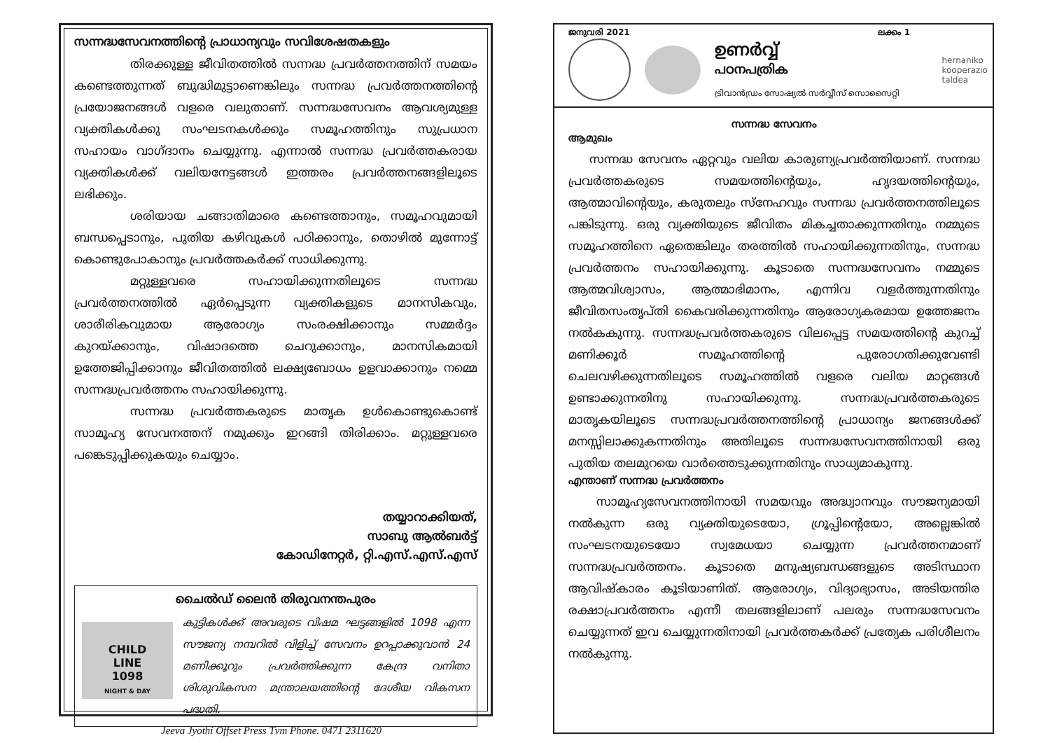സന്നദ്ധസേവനത്തിന്റെ പ്രാധാന്യവും സവിശേഷതകളും
തിരക്കുള്ള ജീവിതത്തിൽ സന്നദ്ധ പ്രവർത്തനത്തിന് സമയം കണ്ടെത്തുന്നത് ബുദ്ധിമുട്ടാണെങ്കിലും സന്നദ്ധ പ്രവർത്തനത്തിന്റെ പ്രയോജനങ്ങൾ വളരെ വലുതാണ്. സന്നദ്ധസേവനം ആവശ്യമുള്ള വ്യക്തികൾക്കു സംഘടനകൾക്കും സമൂഹത്തിനും സുപ്രധാന സഹായം വാഗ്ദാനം ചെയ്യുന്നു. എന്നാൽ സന്നദ്ധ പ്രവർത്തകരായ വ്യക്തികൾക്ക് വലിയനേട്ടങ്ങൾ ഇത്തരം പ്രവർത്തനങ്ങളിലൂടെ ലഭിക്കും.
ശരിയായ ചങ്ങാതിമാരെ കണ്ടെത്താനും, സമൂഹവുമായി ബന്ധപ്പെടാനും, പുതിയ കഴിവുകൾ പഠിക്കാനും, തൊഴിൽ മുന്നോട്ട് കൊണ്ടുപോകാനും പ്രവർത്തകർക്ക് സാധിക്കുന്നു.
മറ്റുള്ളവരെ സഹായിക്കുന്നതിലൂടെ സന്നദ്ധ പ്രവർത്തനത്തിൽ ഏർപ്പെടുന്ന വ്യക്തികളുടെ മാനസികവും, ശാരീരികവുമായ ആരോഗ്യം സംരക്ഷിക്കാനും സമ്മർദ്ദം കുറയ്ക്കാനും, വിഷാദത്തെ ചെറുക്കാനും, മാനസികമായി ഉത്തേജിപ്പിക്കാനും ജീവിതത്തിൽ ലക്ഷ്യബോധം ഉളവാക്കാനും നമ്മെ സന്നദ്ധപ്രവർത്തനം സഹായിക്കുന്നു.
സന്നദ്ധ പ്രവർത്തകരുടെ മാതൃക ഉൾകൊണ്ടുകൊണ്ട് സാമൂഹ്യ സേവനത്തന് നമുക്കും ഇറങ്ങി തിരിക്കാം. മറ്റുള്ളവരെ പങ്കെടുപ്പിക്കുകയും ചെയ്യാം.
തയ്യാറാക്കിയത്,
സാബു ആൽബർട്ട്
കോഡിനേറ്റർ, റ്റി.എസ്.എസ്.എസ്
ചൈൽഡ് ലൈൻ തിരുവനന്തപുരം
CHILD
LINE
1098
NIGHT & DAY
കുട്ടികൾക്ക് അവരുടെ വിഷമ ഘട്ടങ്ങളിൽ 1098 എന്ന സൗജന്യ നമ്പറിൽ വിളിച്ച് സേവനം ഉറപ്പാക്കുവാൻ 24 മണിക്കൂറും പ്രവർത്തിക്കുന്ന കേന്ദ്ര വനിതാ ശിശുവികസന മന്ത്രാലയത്തിന്റെ ദേശീയ വികസന പദ്ധതി.
Jeeva Jyothi Offset Press Tvm Phone. 0471 2311620
ജനുവരി 2021 ലക്കം 1
ഉണർവ്വ്
പഠനപത്രിക
ട്രിവാൻഡ്രം സോഷ്യൽ സർവ്വീസ് സൊസൈറ്റി
hernaniko
kooperazio
taldea
സന്നദ്ധ സേവനം
ആമുഖം
സന്നദ്ധ സേവനം ഏറ്റവും വലിയ കാരുണ്യപ്രവർത്തിയാണ്. സന്നദ്ധ പ്രവർത്തകരുടെ സമയത്തിന്റെയും, ഹൃദയത്തിന്റെയും, ആത്മാവിന്റെയും, കരുതലും സ്നേഹവും സന്നദ്ധ പ്രവർത്തനത്തിലൂടെ പങ്കിടുന്നു. ഒരു വ്യക്തിയുടെ ജീവിതം മികച്ചതാക്കുന്നതിനും നമ്മുടെ സമൂഹത്തിനെ ഏതെങ്കിലും തരത്തിൽ സഹായിക്കുന്നതിനും, സന്നദ്ധ പ്രവർത്തനം സഹായിക്കുന്നു. കൂടാതെ സന്നദ്ധസേവനം നമ്മുടെ ആത്മവിശ്വാസം, ആത്മാഭിമാനം, എന്നിവ വളർത്തുന്നതിനും ജീവിതസംതൃപ്തി കൈവരിക്കുന്നതിനും ആരോഗ്യകരമായ ഉത്തേജനം നൽകകുന്നു. സന്നദ്ധപ്രവർത്തകരുടെ വിലപ്പെട്ട സമയത്തിന്റെ കുറച്ച് മണിക്കൂർ സമൂഹത്തിന്റെ പുരോഗതിക്കുവേണ്ടി ചെലവഴിക്കുന്നതിലൂടെ സമൂഹത്തിൽ വളരെ വലിയ മാറ്റങ്ങൾ ഉണ്ടാക്കുന്നതിനു സഹായിക്കുന്നു. സന്നദ്ധപ്രവർത്തകരുടെ മാതൃകയിലൂടെ സന്നദ്ധപ്രവർത്തനത്തിന്റെ പ്രാധാന്യം ജനങ്ങൾക്ക് മനസ്സിലാക്കുകന്നതിനും അതിലൂടെ സന്നദ്ധസേവനത്തിനായി ഒരു പുതിയ തലമുറയെ വാർത്തെടുക്കുന്നതിനും സാധ്യമാകുന്നു.
എന്താണ് സന്നദ്ധ പ്രവർത്തനം
സാമൂഹ്യസേവനത്തിനായി സമയവും അദ്ധ്വാനവും സൗജന്യമായി നൽകുന്ന ഒരു വ്യക്തിയുടെയോ, ഗ്രൂപ്പിന്റെയോ, അല്ലെങ്കിൽ സംഘടനയുടെയോ സ്വമേധയാ ചെയ്യുന്ന പ്രവർത്തനമാണ് സന്നദ്ധപ്രവർത്തനം. കൂടാതെ മനുഷ്യബന്ധങ്ങളുടെ അടിസ്ഥാന ആവിഷ്കാരം കൂടിയാണിത്. ആരോഗ്യം, വിദ്യാഭ്യാസം, അടിയന്തിര രക്ഷാപ്രവർത്തനം എന്നീ തലങ്ങളിലാണ് പലരും സന്നദ്ധസേവനം ചെയ്യുന്നത് ഇവ ചെയ്യുന്നതിനായി പ്രവർത്തകർക്ക് പ്രത്യേക പരിശീലനം നൽകുന്നു.